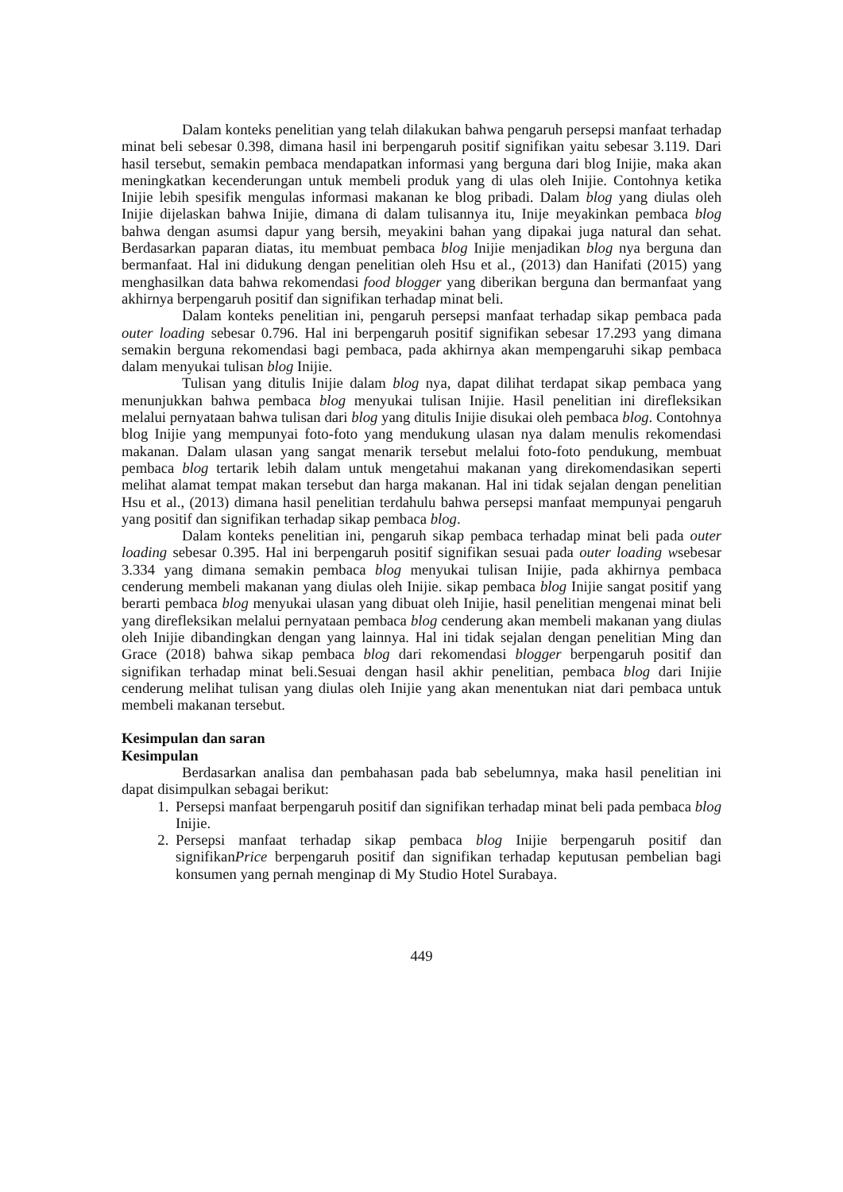Dalam konteks penelitian yang telah dilakukan bahwa pengaruh persepsi manfaat terhadap minat beli sebesar 0.398, dimana hasil ini berpengaruh positif signifikan yaitu sebesar 3.119. Dari hasil tersebut, semakin pembaca mendapatkan informasi yang berguna dari blog Inijie, maka akan meningkatkan kecenderungan untuk membeli produk yang di ulas oleh Inijie. Contohnya ketika Inijie lebih spesifik mengulas informasi makanan ke blog pribadi. Dalam blog yang diulas oleh Inijie dijelaskan bahwa Inijie, dimana di dalam tulisannya itu, Inije meyakinkan pembaca blog bahwa dengan asumsi dapur yang bersih, meyakini bahan yang dipakai juga natural dan sehat. Berdasarkan paparan diatas, itu membuat pembaca blog Inijie menjadikan blog nya berguna dan bermanfaat. Hal ini didukung dengan penelitian oleh Hsu et al., (2013) dan Hanifati (2015) yang menghasilkan data bahwa rekomendasi food blogger yang diberikan berguna dan bermanfaat yang akhirnya berpengaruh positif dan signifikan terhadap minat beli.
Dalam konteks penelitian ini, pengaruh persepsi manfaat terhadap sikap pembaca pada outer loading sebesar 0.796. Hal ini berpengaruh positif signifikan sebesar 17.293 yang dimana semakin berguna rekomendasi bagi pembaca, pada akhirnya akan mempengaruhi sikap pembaca dalam menyukai tulisan blog Inijie.
Tulisan yang ditulis Inijie dalam blog nya, dapat dilihat terdapat sikap pembaca yang menunjukkan bahwa pembaca blog menyukai tulisan Inijie. Hasil penelitian ini direfleksikan melalui pernyataan bahwa tulisan dari blog yang ditulis Inijie disukai oleh pembaca blog. Contohnya blog Inijie yang mempunyai foto-foto yang mendukung ulasan nya dalam menulis rekomendasi makanan. Dalam ulasan yang sangat menarik tersebut melalui foto-foto pendukung, membuat pembaca blog tertarik lebih dalam untuk mengetahui makanan yang direkomendasikan seperti melihat alamat tempat makan tersebut dan harga makanan. Hal ini tidak sejalan dengan penelitian Hsu et al., (2013) dimana hasil penelitian terdahulu bahwa persepsi manfaat mempunyai pengaruh yang positif dan signifikan terhadap sikap pembaca blog.
Dalam konteks penelitian ini, pengaruh sikap pembaca terhadap minat beli pada outer loading sebesar 0.395. Hal ini berpengaruh positif signifikan sesuai pada outer loading wsebesar 3.334 yang dimana semakin pembaca blog menyukai tulisan Inijie, pada akhirnya pembaca cenderung membeli makanan yang diulas oleh Inijie. sikap pembaca blog Inijie sangat positif yang berarti pembaca blog menyukai ulasan yang dibuat oleh Inijie, hasil penelitian mengenai minat beli yang direfleksikan melalui pernyataan pembaca blog cenderung akan membeli makanan yang diulas oleh Inijie dibandingkan dengan yang lainnya. Hal ini tidak sejalan dengan penelitian Ming dan Grace (2018) bahwa sikap pembaca blog dari rekomendasi blogger berpengaruh positif dan signifikan terhadap minat beli.Sesuai dengan hasil akhir penelitian, pembaca blog dari Inijie cenderung melihat tulisan yang diulas oleh Inijie yang akan menentukan niat dari pembaca untuk membeli makanan tersebut.
Kesimpulan dan saran
Kesimpulan
Berdasarkan analisa dan pembahasan pada bab sebelumnya, maka hasil penelitian ini dapat disimpulkan sebagai berikut:
1. Persepsi manfaat berpengaruh positif dan signifikan terhadap minat beli pada pembaca blog Inijie.
2. Persepsi manfaat terhadap sikap pembaca blog Inijie berpengaruh positif dan signifikanPrice berpengaruh positif dan signifikan terhadap keputusan pembelian bagi konsumen yang pernah menginap di My Studio Hotel Surabaya.
449